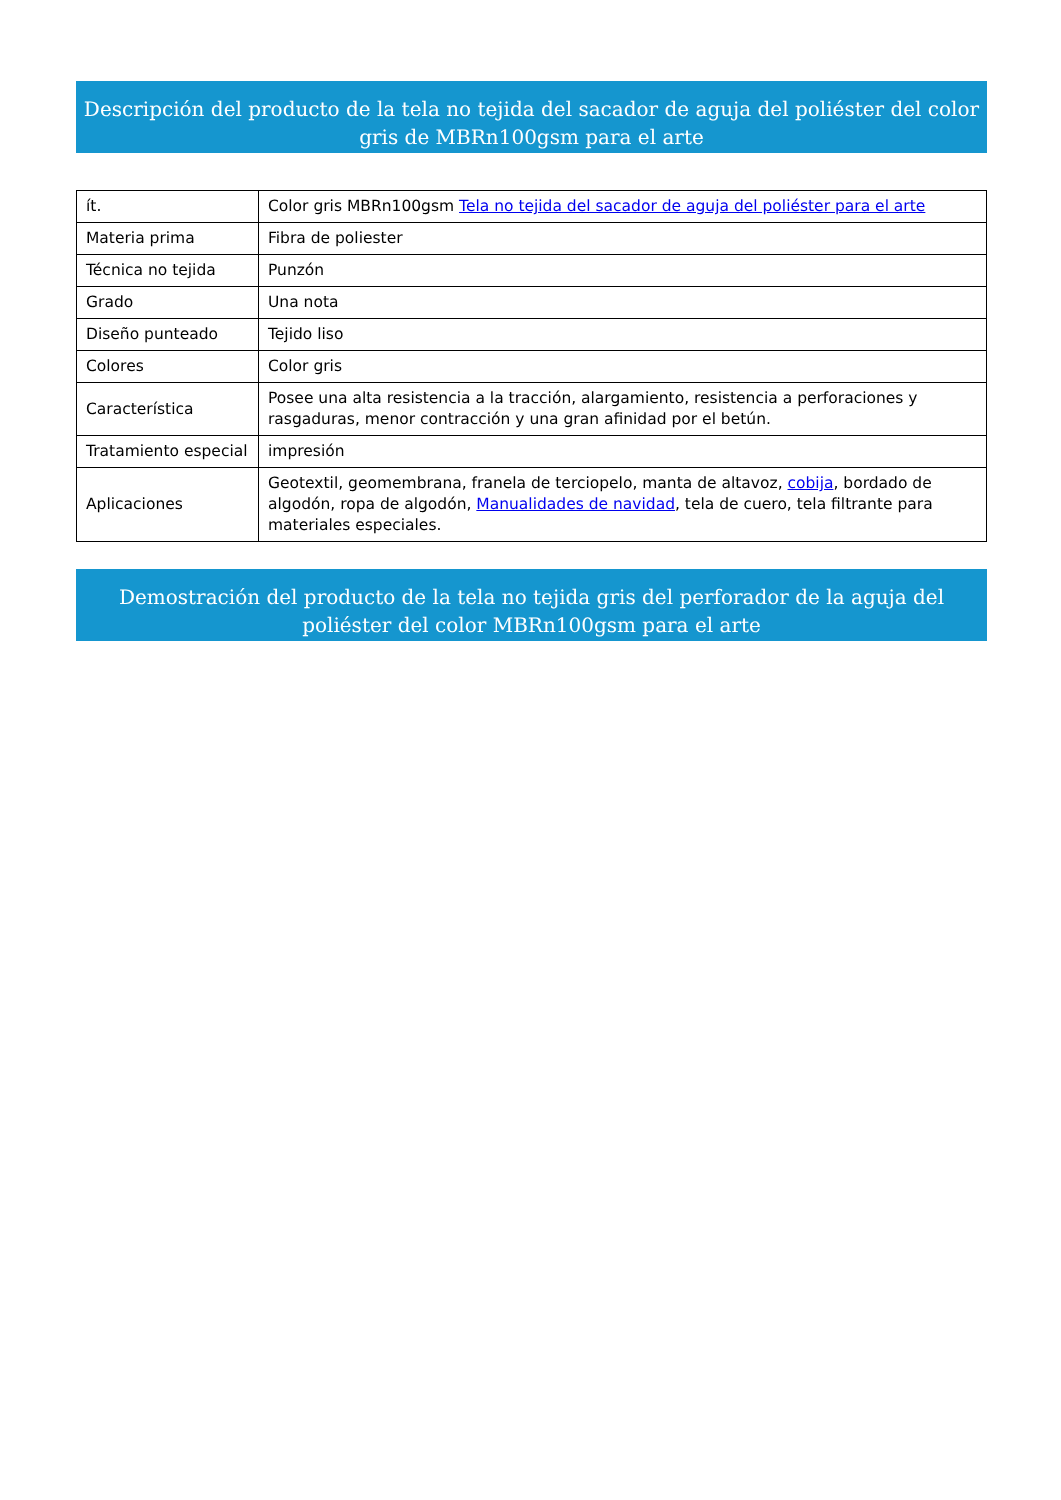Descripción del producto de la tela no tejida del sacador de aguja del poliéster del color gris de MBRn100gsm para el arte
| ít. | Color gris MBRn100gsm Tela no tejida del sacador de aguja del poliéster para el arte |
| Materia prima | Fibra de poliester |
| Técnica no tejida | Punzón |
| Grado | Una nota |
| Diseño punteado | Tejido liso |
| Colores | Color gris |
| Característica | Posee una alta resistencia a la tracción, alargamiento, resistencia a perforaciones y rasgaduras, menor contracción y una gran afinidad por el betún. |
| Tratamiento especial | impresión |
| Aplicaciones | Geotextil, geomembrana, franela de terciopelo, manta de altavoz, cobija , bordado de algodón, ropa de algodón, Manualidades de navidad , tela de cuero, tela filtrante para materiales especiales. |
Demostración del producto de la tela no tejida gris del perforador de la aguja del poliéster del color MBRn100gsm para el arte